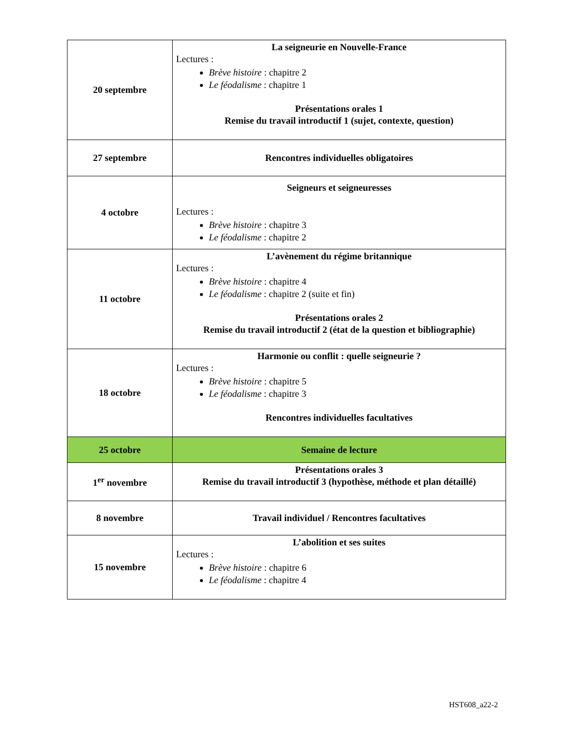| 20 septembre | La seigneurie en Nouvelle-France Lectures : Brève histoire : chapitre 2 Le féodalisme : chapitre 1 Présentations orales 1 Remise du travail introductif 1 (sujet, contexte, question) |
| 27 septembre | Rencontres individuelles obligatoires |
| 4 octobre | Seigneurs et seigneuresses Lectures : Brève histoire : chapitre 3 Le féodalisme : chapitre 2 |
| 11 octobre | L’avènement du régime britannique Lectures : Brève histoire : chapitre 4 Le féodalisme : chapitre 2 (suite et fin) Présentations orales 2 Remise du travail introductif 2 (état de la question et bibliographie) |
| 18 octobre | Harmonie ou conflit : quelle seigneurie ? Lectures : Brève histoire : chapitre 5 Le féodalisme : chapitre 3 Rencontres individuelles facultatives |
| 25 octobre | Semaine de lecture |
| 1<sup>er</sup> novembre | Présentations orales 3 Remise du travail introductif 3 (hypothèse, méthode et plan détaillé) |
| 8 novembre | Travail individuel / Rencontres facultatives |
| 15 novembre | L’abolition et ses suites Lectures : Brève histoire : chapitre 6 Le féodalisme : chapitre 4 |
HST608_a22-2